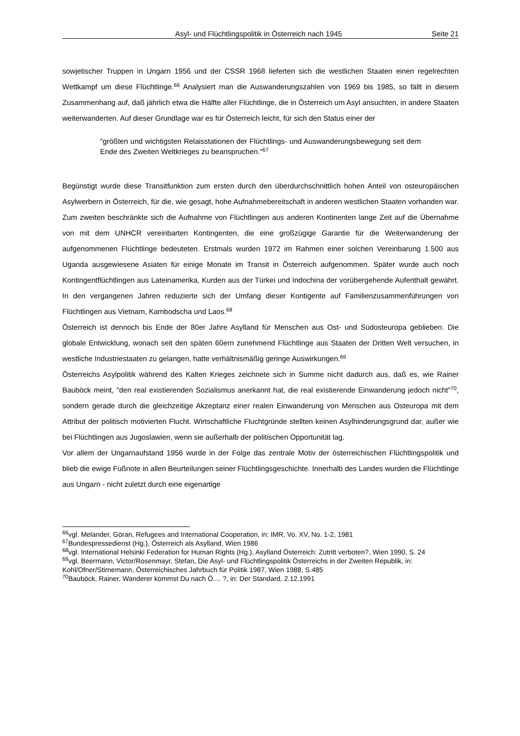Asyl- und Flüchtlingspolitik in Österreich nach 1945 Seite 21
sowjetischer Truppen in Ungarn 1956 und der CSSR 1968 lieferten sich die westlichen Staaten einen regelrechten Wettkampf um diese Flüchtlinge.<sup>66</sup> Analysiert man die Auswanderungszahlen von 1969 bis 1985, so fällt in diesem Zusammenhang auf, daß jährlich etwa die Hälfte aller Flüchtlinge, die in Österreich um Asyl ansuchten, in andere Staaten weiterwanderten. Auf dieser Grundlage war es für Österreich leicht, für sich den Status einer der
"größten und wichtigsten Relaisstationen der Flüchtlings- und Auswanderungsbewegung seit dem Ende des Zweiten Weltkrieges zu beanspruchen."<sup>67</sup>
Begünstigt wurde diese Transitfunktion zum ersten durch den überdurchschnittlich hohen Anteil von osteuropäischen Asylwerbern in Österreich, für die, wie gesagt, hohe Aufnahmebereitschaft in anderen westlichen Staaten vorhanden war. Zum zweiten beschränkte sich die Aufnahme von Flüchtlingen aus anderen Kontinenten lange Zeit auf die Übernahme von mit dem UNHCR vereinbarten Kontingenten, die eine großzügige Garantie für die Weiterwanderung der aufgenommenen Flüchtlinge bedeuteten. Erstmals wurden 1972 im Rahmen einer solchen Vereinbarung 1.500 aus Uganda ausgewiesene Asiaten für einige Monate im Transit in Österreich aufgenommen. Später wurde auch noch Kontingentflüchtlingen aus Lateinamerika, Kurden aus der Türkei und Indochina der vorübergehende Aufenthalt gewährt. In den vergangenen Jahren reduzierte sich der Umfang dieser Kontigente auf Familienzusammenführungen von Flüchtlingen aus Vietnam, Kambodscha und Laos.<sup>68</sup>
Österreich ist dennoch bis Ende der 80er Jahre Asylland für Menschen aus Ost- und Südosteuropa geblieben. Die globale Entwicklung, wonach seit den späten 60ern zunehmend Flüchtlinge aus Staaten der Dritten Welt versuchen, in westliche Industriestaaten zu gelangen, hatte verhältnismäßig geringe Auswirkungen.<sup>69</sup>
Österreichs Asylpolitik während des Kalten Krieges zeichnete sich in Summe nicht dadurch aus, daß es, wie Rainer Bauböck meint, "den real existierenden Sozialismus anerkannt hat, die real existierende Einwanderung jedoch nicht"<sup>70</sup>, sondern gerade durch die gleichzeitige Akzeptanz einer realen Einwanderung von Menschen aus Osteuropa mit dem Attribut der politisch motivierten Flucht. Wirtschaftliche Fluchtgründe stellten keinen Asylhinderungsgrund dar, außer wie bei Flüchtlingen aus Jugoslawien, wenn sie außerhalb der politischen Opportunität lag.
Vor allem der Ungarnaufstand 1956 wurde in der Folge das zentrale Motiv der österreichischen Flüchtlingspolitik und blieb die ewige Fußnote in allen Beurteilungen seiner Flüchtlingsgeschichte. Innerhalb des Landes wurden die Flüchtlinge aus Ungarn - nicht zuletzt durch eine eigenartige
<sup>66</sup> vgl. Melander, Göran, Refugees and International Cooperation, in: IMR, Vo. XV, No. 1-2, 1981
<sup>67</sup> Bundespressedienst (Hg.), Österreich als Asylland, Wien 1986
<sup>68</sup> vgl. International Helsinki Federation for Human Rights (Hg.), Asylland Österreich: Zutritt verboten?, Wien 1990, S. 24
<sup>69</sup> vgl. Beermann, Victor/Rosenmayr, Stefan, Die Asyl- und Flüchtlingspolitik Österreichs in der Zweiten Republik, in: Kohl/Ofner/Stirnemann, Österreichisches Jahrbuch für Politik 1987, Wien 1988, S.485
<sup>70</sup> Bauböck, Rainer, Wanderer kommst Du nach Ö.... ?, in: Der Standard, 2.12.1991